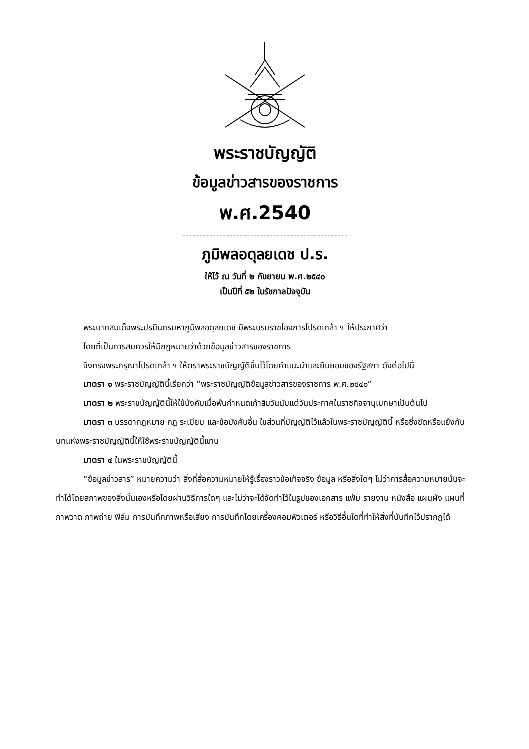พระราชบัญญัติ
ข้อมูลข่าวสารของราชการ
พ.ศ.2540
-------------------------------------------------
ภูมิพลอดุลยเดช ป.ร.
ให้ไว้ ณ วันที่ ๒ กันยายน พ.ศ.๒๕๔๐
เป็นปีที่ ๕๒ ในรัชกาลปัจจุบัน
พระบาทสมเด็จพระปรมินทรมหาภูมิพลอดุลยเดช มีพระบรมราชโองการโปรดเกล้า ฯ ให้ประกาศว่า
โดยที่เป็นการสมควรให้มีกฎหมายว่าด้วยข้อมูลข่าวสารของราชการ
จึงทรงพระกรุณาโปรดเกล้า ฯ ให้ตราพระราชบัญญัติขึ้นไว้โดยคำแนะนำและยินยอมของรัฐสภา ดังต่อไปนี้
มาตรา ๑ พระราชบัญญัตินี้เรียกว่า “พระราชบัญญัติข้อมูลข่าวสารของราชการ พ.ศ.๒๕๔๐”
มาตรา ๒ พระราชบัญญัตินี้ให้ใช้บังคับเมื่อพ้นกำหนดเก้าสิบวันนับแต่วันประกาศในราชกิจจานุเบกษาเป็นต้นไป
มาตรา ๓ บรรดากฎหมาย กฎ ระเบียบ และข้อบังคับอื่น ในส่วนที่บัญญัติไว้แล้วในพระราชบัญญัตินี้ หรือซึ่งขัดหรือแย้งกับบทแห่งพระราชบัญญัตินี้ให้ใช้พระราชบัญญัตินี้แทน
มาตรา ๔ ในพระราชบัญญัตินี้
“ข้อมูลข่าวสาร” หมายความว่า สิ่งที่สื่อความหมายให้รู้เรื่องราวข้อเท็จจริง ข้อมูล หรือสิ่งใดๆ ไม่ว่าการสื่อความหมายนั้นจะทำได้โดยสภาพของสิ่งนั้นเองหรือโดยผ่านวิธีการใดๆ และไม่ว่าจะได้จัดทำไว้ในรูปของเอกสาร แฟ้ม รายงาน หนังสือ แผนผัง แผนที่ ภาพวาด ภาพถ่าย ฟิล์ม การบันทึกภาพหรือเสียง การบันทึกโดยเครื่องคอมพิวเตอร์ หรือวิธีอื่นใดที่ทำให้สิ่งที่บันทึกไว้ปรากฏได้